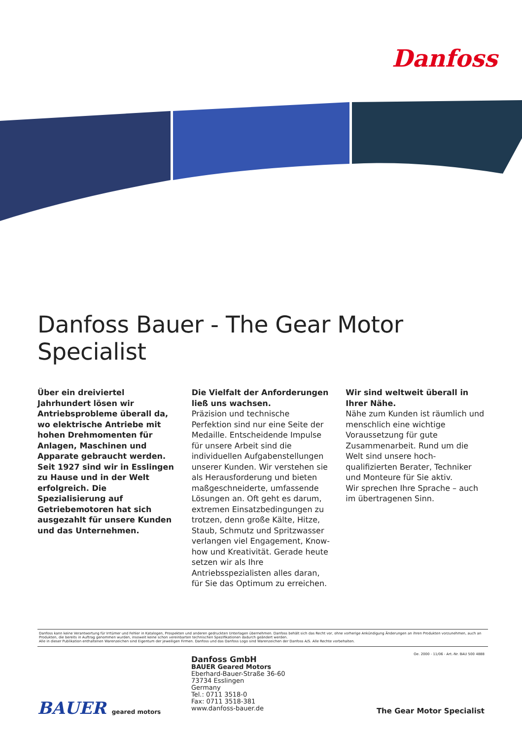Danfoss
Danfoss Bauer - The Gear Motor Specialist
Über ein dreiviertel Jahrhundert lösen wir Antriebsprobleme überall da, wo elektrische Antriebe mit hohen Drehmomenten für Anlagen, Maschinen und Apparate gebraucht werden. Seit 1927 sind wir in Esslingen zu Hause und in der Welt erfolgreich. Die Spezialisierung auf Getriebemotoren hat sich ausgezahlt für unsere Kunden und das Unternehmen.
Die Vielfalt der Anforderungen ließ uns wachsen.
Präzision und technische Perfektion sind nur eine Seite der Medaille. Entscheidende Impulse für unsere Arbeit sind die individuellen Aufgabenstellungen unserer Kunden. Wir verstehen sie als Herausforderung und bieten maßgeschneiderte, umfassende Lösungen an. Oft geht es darum, extremen Einsatzbedingungen zu trotzen, denn große Kälte, Hitze, Staub, Schmutz und Spritzwasser verlangen viel Engagement, Know-how und Kreativität. Gerade heute setzen wir als Ihre Antriebsspezialisten alles daran, für Sie das Optimum zu erreichen.
Wir sind weltweit überall in Ihrer Nähe.
Nähe zum Kunden ist räumlich und menschlich eine wichtige Voraussetzung für gute Zusammenarbeit. Rund um die Welt sind unsere hoch-qualifizierten Berater, Techniker und Monteure für Sie aktiv.
Wir sprechen Ihre Sprache – auch im übertragenen Sinn.
Danfoss kann keine Verantwortung für Irrtümer und Fehler in Katalogen, Prospekten und anderen gedruckten Unterlagen übernehmen. Danfoss behält sich das Recht vor, ohne vorherige Ankündigung Änderungen an ihren Produkten vorzunehmen, auch an Produkten, die bereits in Auftrag genommen wurden, insoweit keine schon vereinbarten technischen Spezifikationen dadurch geändert werden.
Alle in dieser Publikation enthaltenen Warenzeichen sind Eigentum der jeweiligen Firmen. Danfoss und das Danfoss Logo sind Warenzeichen der Danfoss A/S. Alle Rechte vorbehalten.
Oe. 2000 - 11/06 - Art.-Nr. BAU 500 4888
Danfoss GmbH
BAUER Geared Motors
Eberhard-Bauer-Straße 36-60
73734 Esslingen
Germany
Tel.: 0711 3518-0
Fax: 0711 3518-381
www.danfoss-bauer.de
BAUER geared motors The Gear Motor Specialist